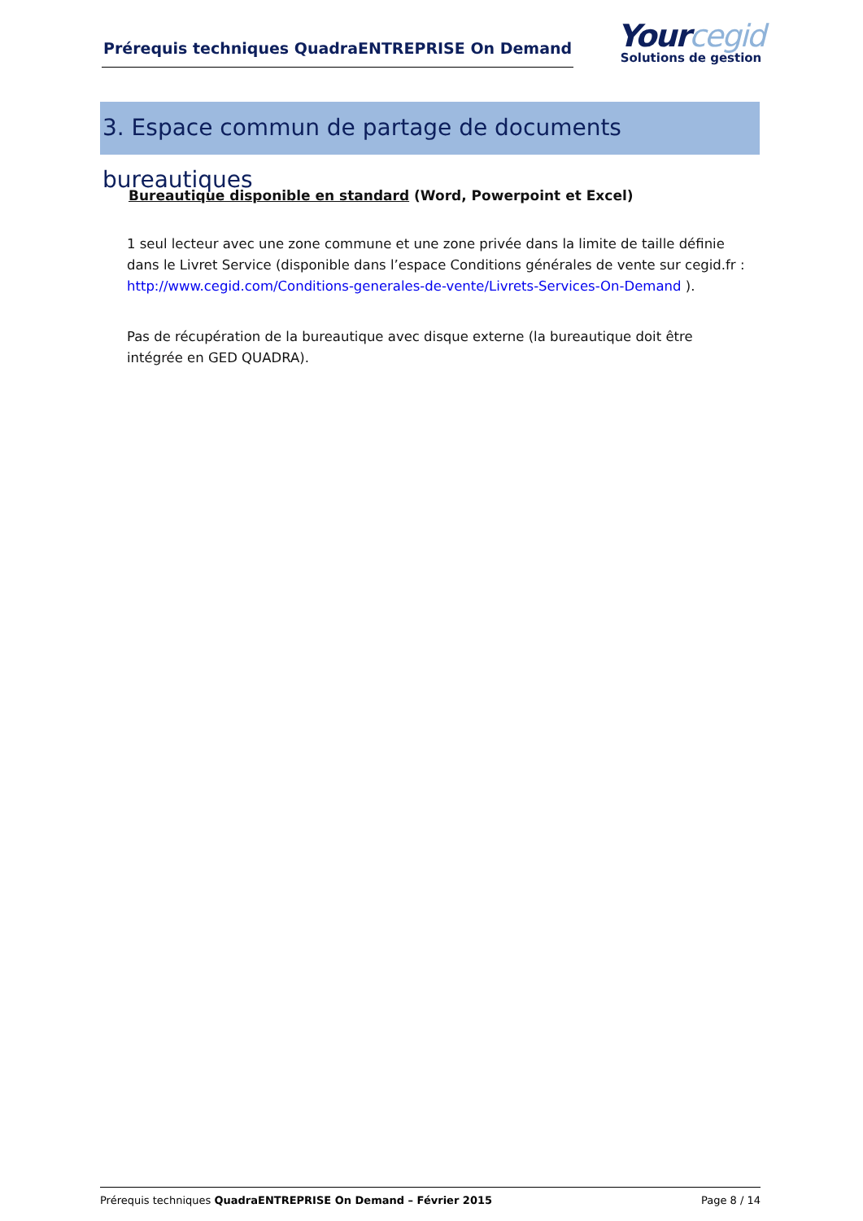Prérequis techniques QuadraENTREPRISE On Demand
Yourcegid
Solutions de gestion
3. Espace commun de partage de documents bureautiques
Bureautique disponible en standard (Word, Powerpoint et Excel)
1 seul lecteur avec une zone commune et une zone privée dans la limite de taille définie dans le Livret Service (disponible dans l’espace Conditions générales de vente sur cegid.fr : http://www.cegid.com/Conditions-generales-de-vente/Livrets-Services-On-Demand ).
Pas de récupération de la bureautique avec disque externe (la bureautique doit être intégrée en GED QUADRA).
Prérequis techniques QuadraENTREPRISE On Demand – Février 2015 Page 8 / 14